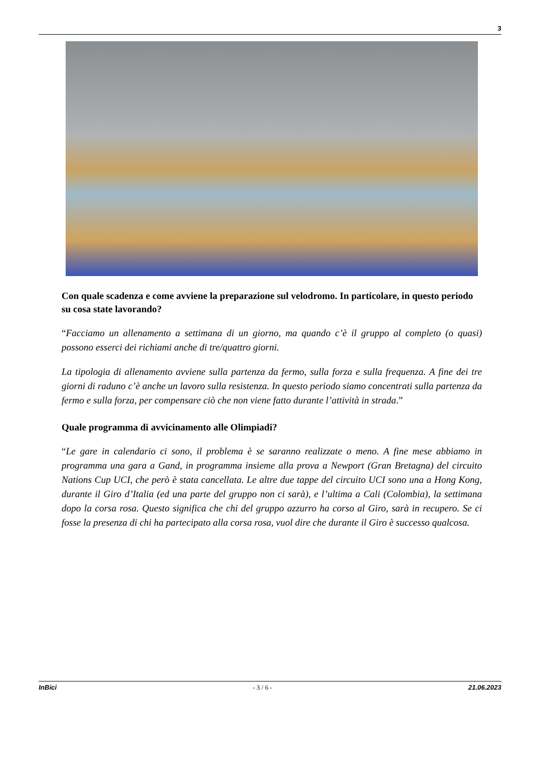3
Con quale scadenza e come avviene la preparazione sul velodromo. In particolare, in questo periodo su cosa state lavorando?
“Facciamo un allenamento a settimana di un giorno, ma quando c’è il gruppo al completo (o quasi) possono esserci dei richiami anche di tre/quattro giorni.
La tipologia di allenamento avviene sulla partenza da fermo, sulla forza e sulla frequenza. A fine dei tre giorni di raduno c’è anche un lavoro sulla resistenza. In questo periodo siamo concentrati sulla partenza da fermo e sulla forza, per compensare ciò che non viene fatto durante l’attività in strada.”
Quale programma di avvicinamento alle Olimpiadi?
“Le gare in calendario ci sono, il problema è se saranno realizzate o meno. A fine mese abbiamo in programma una gara a Gand, in programma insieme alla prova a Newport (Gran Bretagna) del circuito Nations Cup UCI, che però è stata cancellata. Le altre due tappe del circuito UCI sono una a Hong Kong, durante il Giro d’Italia (ed una parte del gruppo non ci sarà), e l’ultima a Cali (Colombia), la settimana dopo la corsa rosa. Questo significa che chi del gruppo azzurro ha corso al Giro, sarà in recupero. Se ci fosse la presenza di chi ha partecipato alla corsa rosa, vuol dire che durante il Giro è successo qualcosa.
InBici - 3 / 6 - 21.06.2023